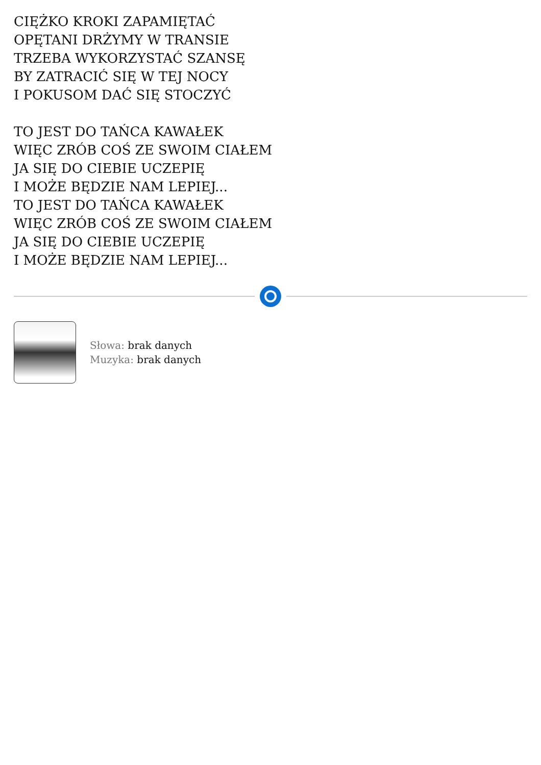CIĘŻKO KROKI ZAPAMIĘTAĆ
OPĘTANI DRŻYMY W TRANSIE
TRZEBA WYKORZYSTAĆ SZANSĘ
BY ZATRACIĆ SIĘ W TEJ NOCY
I POKUSOM DAĆ SIĘ STOCZYĆ
TO JEST DO TAŃCA KAWAŁEK
WIĘC ZRÓB COŚ ZE SWOIM CIAŁEM
JA SIĘ DO CIEBIE UCZEPIĘ
I MOŻE BĘDZIE NAM LEPIEJ...
TO JEST DO TAŃCA KAWAŁEK
WIĘC ZRÓB COŚ ZE SWOIM CIAŁEM
JA SIĘ DO CIEBIE UCZEPIĘ
I MOŻE BĘDZIE NAM LEPIEJ...
Słowa: brak danych
Muzyka: brak danych